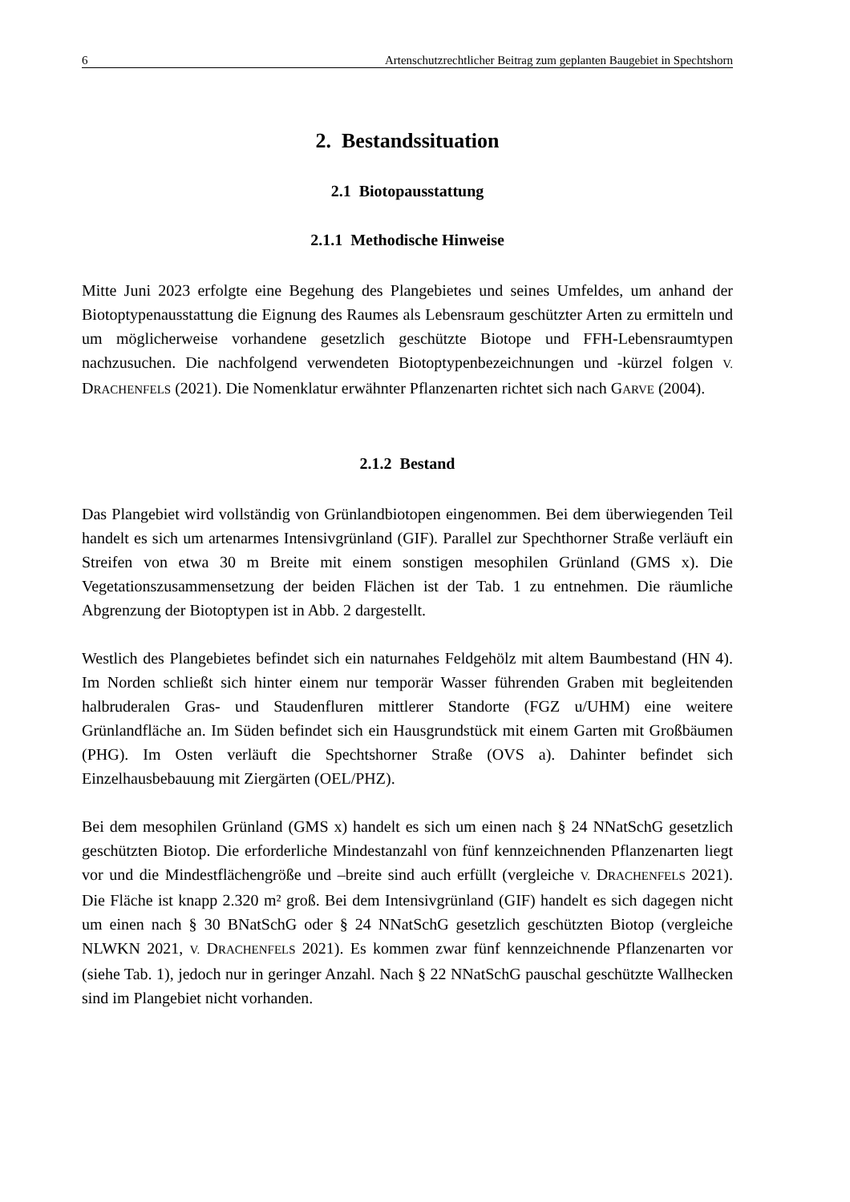6 Artenschutzrechtlicher Beitrag zum geplanten Baugebiet in Spechtshorn
2. Bestandssituation
2.1 Biotopausstattung
2.1.1 Methodische Hinweise
Mitte Juni 2023 erfolgte eine Begehung des Plangebietes und seines Umfeldes, um anhand der Biotoptypenausstattung die Eignung des Raumes als Lebensraum geschützter Arten zu ermitteln und um möglicherweise vorhandene gesetzlich geschützte Biotope und FFH-Lebensraumtypen nachzusuchen. Die nachfolgend verwendeten Biotoptypenbezeichnungen und -kürzel folgen V. DRACHENFELS (2021). Die Nomenklatur erwähnter Pflanzenarten richtet sich nach GARVE (2004).
2.1.2 Bestand
Das Plangebiet wird vollständig von Grünlandbiotopen eingenommen. Bei dem überwiegenden Teil handelt es sich um artenarmes Intensivgrünland (GIF). Parallel zur Spechthorner Straße verläuft ein Streifen von etwa 30 m Breite mit einem sonstigen mesophilen Grünland (GMS x). Die Vegetationszusammensetzung der beiden Flächen ist der Tab. 1 zu entnehmen. Die räumliche Abgrenzung der Biotoptypen ist in Abb. 2 dargestellt.
Westlich des Plangebietes befindet sich ein naturnahes Feldgehölz mit altem Baumbestand (HN 4). Im Norden schließt sich hinter einem nur temporär Wasser führenden Graben mit begleitenden halbruderalen Gras- und Staudenfluren mittlerer Standorte (FGZ u/UHM) eine weitere Grünlandfläche an. Im Süden befindet sich ein Hausgrundstück mit einem Garten mit Großbäumen (PHG). Im Osten verläuft die Spechtshorner Straße (OVS a). Dahinter befindet sich Einzelhausbebauung mit Ziergärten (OEL/PHZ).
Bei dem mesophilen Grünland (GMS x) handelt es sich um einen nach § 24 NNatSchG gesetzlich geschützten Biotop. Die erforderliche Mindestanzahl von fünf kennzeichnenden Pflanzenarten liegt vor und die Mindestflächengröße und –breite sind auch erfüllt (vergleiche V. DRACHENFELS 2021). Die Fläche ist knapp 2.320 m² groß. Bei dem Intensivgrünland (GIF) handelt es sich dagegen nicht um einen nach § 30 BNatSchG oder § 24 NNatSchG gesetzlich geschützten Biotop (vergleiche NLWKN 2021, V. DRACHENFELS 2021). Es kommen zwar fünf kennzeichnende Pflanzenarten vor (siehe Tab. 1), jedoch nur in geringer Anzahl. Nach § 22 NNatSchG pauschal geschützte Wallhecken sind im Plangebiet nicht vorhanden.